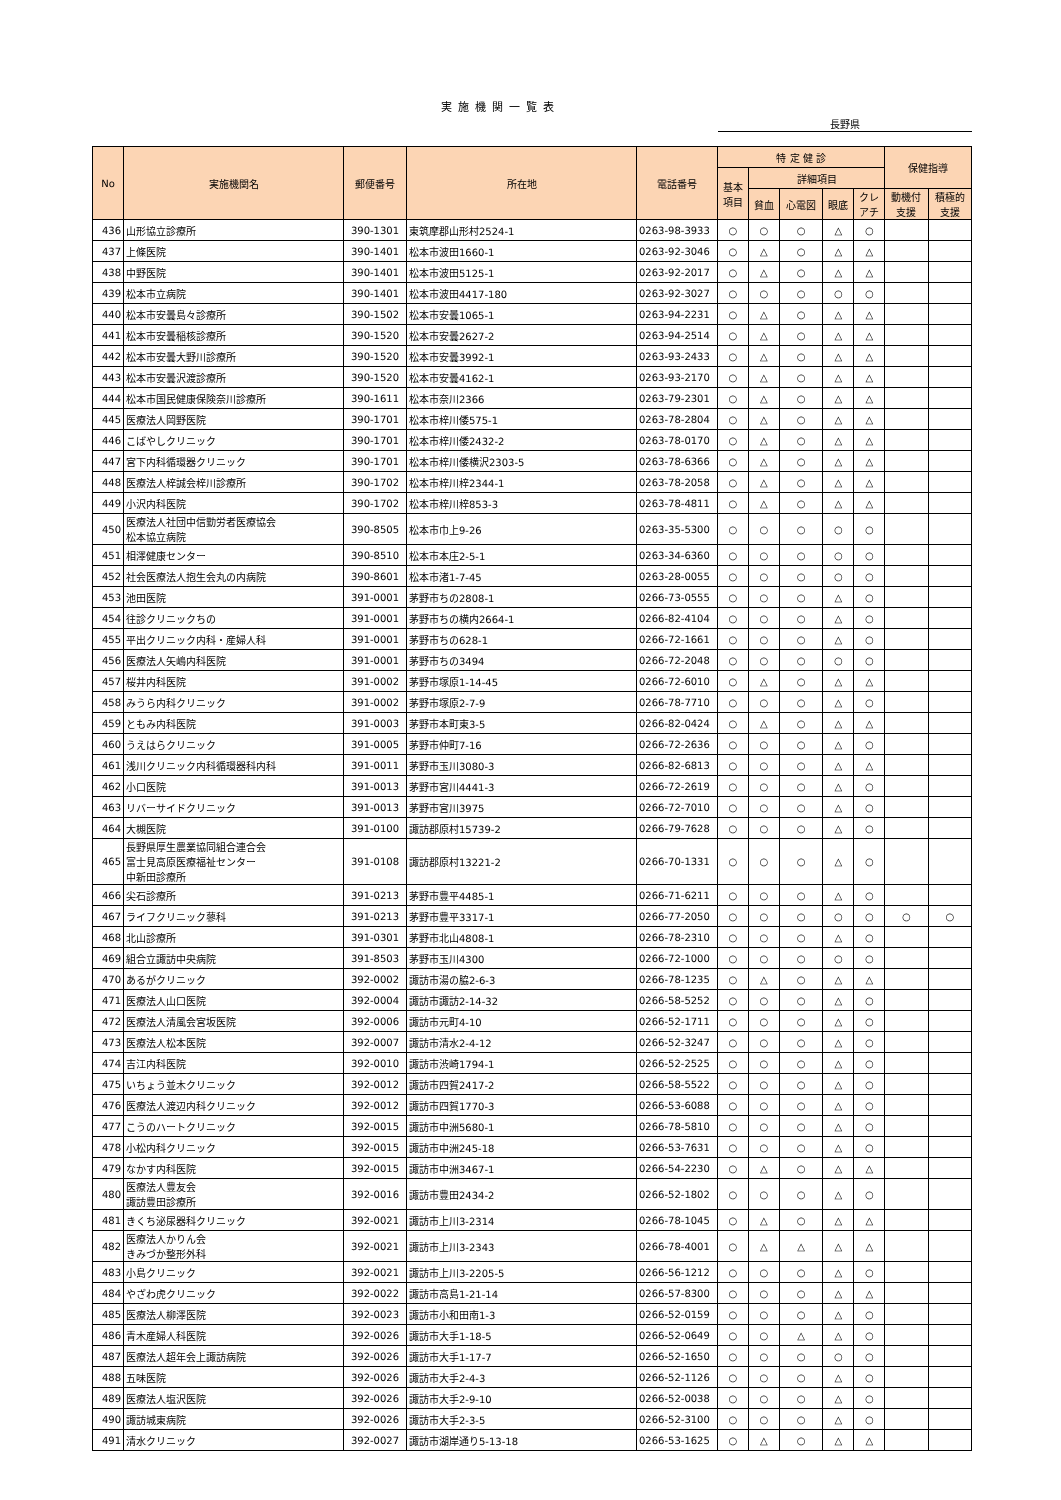実施機関一覧表
長野県
| No | 実施機関名 | 郵便番号 | 所在地 | 電話番号 | 特 定 健 診 | | | | | 保健指導 | |
| --- | --- | --- | --- | --- | --- | --- | --- | --- | --- | --- | --- |
| | | | | | 基本 項目 | 詳細項目 | | | | | |
| | | | | | | 貧血 | 心電図 | 眼底 | クレ アチ | 動機付 支援 | 積極的 支援 |
| 436 | 山形協立診療所 | 390-1301 | 東筑摩郡山形村2524-1 | 0263-98-3933 | ○ | ○ | ○ | △ | ○ | | |
| 437 | 上條医院 | 390-1401 | 松本市波田1660-1 | 0263-92-3046 | ○ | △ | ○ | △ | △ | | |
| 438 | 中野医院 | 390-1401 | 松本市波田5125-1 | 0263-92-2017 | ○ | △ | ○ | △ | △ | | |
| 439 | 松本市立病院 | 390-1401 | 松本市波田4417-180 | 0263-92-3027 | ○ | ○ | ○ | ○ | ○ | | |
| 440 | 松本市安曇島々診療所 | 390-1502 | 松本市安曇1065-1 | 0263-94-2231 | ○ | △ | ○ | △ | △ | | |
| 441 | 松本市安曇稲核診療所 | 390-1520 | 松本市安曇2627-2 | 0263-94-2514 | ○ | △ | ○ | △ | △ | | |
| 442 | 松本市安曇大野川診療所 | 390-1520 | 松本市安曇3992-1 | 0263-93-2433 | ○ | △ | ○ | △ | △ | | |
| 443 | 松本市安曇沢渡診療所 | 390-1520 | 松本市安曇4162-1 | 0263-93-2170 | ○ | △ | ○ | △ | △ | | |
| 444 | 松本市国民健康保険奈川診療所 | 390-1611 | 松本市奈川2366 | 0263-79-2301 | ○ | △ | ○ | △ | △ | | |
| 445 | 医療法人岡野医院 | 390-1701 | 松本市梓川倭575-1 | 0263-78-2804 | ○ | △ | ○ | △ | △ | | |
| 446 | こばやしクリニック | 390-1701 | 松本市梓川倭2432-2 | 0263-78-0170 | ○ | △ | ○ | △ | △ | | |
| 447 | 宮下内科循環器クリニック | 390-1701 | 松本市梓川倭横沢2303-5 | 0263-78-6366 | ○ | △ | ○ | △ | △ | | |
| 448 | 医療法人梓誠会梓川診療所 | 390-1702 | 松本市梓川梓2344-1 | 0263-78-2058 | ○ | △ | ○ | △ | △ | | |
| 449 | 小沢内科医院 | 390-1702 | 松本市梓川梓853-3 | 0263-78-4811 | ○ | △ | ○ | △ | △ | | |
| 450 | 医療法人社団中信勤労者医療協会 松本協立病院 | 390-8505 | 松本市巾上9-26 | 0263-35-5300 | ○ | ○ | ○ | ○ | ○ | | |
| 451 | 相澤健康センター | 390-8510 | 松本市本庄2-5-1 | 0263-34-6360 | ○ | ○ | ○ | ○ | ○ | | |
| 452 | 社会医療法人抱生会丸の内病院 | 390-8601 | 松本市渚1-7-45 | 0263-28-0055 | ○ | ○ | ○ | ○ | ○ | | |
| 453 | 池田医院 | 391-0001 | 茅野市ちの2808-1 | 0266-73-0555 | ○ | ○ | ○ | △ | ○ | | |
| 454 | 往診クリニックちの | 391-0001 | 茅野市ちの横内2664-1 | 0266-82-4104 | ○ | ○ | ○ | △ | ○ | | |
| 455 | 平出クリニック内科・産婦人科 | 391-0001 | 茅野市ちの628-1 | 0266-72-1661 | ○ | ○ | ○ | △ | ○ | | |
| 456 | 医療法人矢嶋内科医院 | 391-0001 | 茅野市ちの3494 | 0266-72-2048 | ○ | ○ | ○ | ○ | ○ | | |
| 457 | 桜井内科医院 | 391-0002 | 茅野市塚原1-14-45 | 0266-72-6010 | ○ | △ | ○ | △ | △ | | |
| 458 | みうら内科クリニック | 391-0002 | 茅野市塚原2-7-9 | 0266-78-7710 | ○ | ○ | ○ | △ | ○ | | |
| 459 | ともみ内科医院 | 391-0003 | 茅野市本町東3-5 | 0266-82-0424 | ○ | △ | ○ | △ | △ | | |
| 460 | うえはらクリニック | 391-0005 | 茅野市仲町7-16 | 0266-72-2636 | ○ | ○ | ○ | △ | ○ | | |
| 461 | 浅川クリニック内科循環器科内科 | 391-0011 | 茅野市玉川3080-3 | 0266-82-6813 | ○ | ○ | ○ | △ | △ | | |
| 462 | 小口医院 | 391-0013 | 茅野市宮川4441-3 | 0266-72-2619 | ○ | ○ | ○ | △ | ○ | | |
| 463 | リバーサイドクリニック | 391-0013 | 茅野市宮川3975 | 0266-72-7010 | ○ | ○ | ○ | △ | ○ | | |
| 464 | 大槻医院 | 391-0100 | 諏訪郡原村15739-2 | 0266-79-7628 | ○ | ○ | ○ | △ | ○ | | |
| 465 | 長野県厚生農業協同組合連合会 富士見高原医療福祉センター 中新田診療所 | 391-0108 | 諏訪郡原村13221-2 | 0266-70-1331 | ○ | ○ | ○ | △ | ○ | | |
| 466 | 尖石診療所 | 391-0213 | 茅野市豊平4485-1 | 0266-71-6211 | ○ | ○ | ○ | △ | ○ | | |
| 467 | ライフクリニック蓼科 | 391-0213 | 茅野市豊平3317-1 | 0266-77-2050 | ○ | ○ | ○ | ○ | ○ | ○ | ○ |
| 468 | 北山診療所 | 391-0301 | 茅野市北山4808-1 | 0266-78-2310 | ○ | ○ | ○ | △ | ○ | | |
| 469 | 組合立諏訪中央病院 | 391-8503 | 茅野市玉川4300 | 0266-72-1000 | ○ | ○ | ○ | ○ | ○ | | |
| 470 | あるがクリニック | 392-0002 | 諏訪市湯の脇2-6-3 | 0266-78-1235 | ○ | △ | ○ | △ | △ | | |
| 471 | 医療法人山口医院 | 392-0004 | 諏訪市諏訪2-14-32 | 0266-58-5252 | ○ | ○ | ○ | △ | ○ | | |
| 472 | 医療法人清風会宮坂医院 | 392-0006 | 諏訪市元町4-10 | 0266-52-1711 | ○ | ○ | ○ | △ | ○ | | |
| 473 | 医療法人松本医院 | 392-0007 | 諏訪市清水2-4-12 | 0266-52-3247 | ○ | ○ | ○ | △ | ○ | | |
| 474 | 吉江内科医院 | 392-0010 | 諏訪市渋崎1794-1 | 0266-52-2525 | ○ | ○ | ○ | △ | ○ | | |
| 475 | いちょう並木クリニック | 392-0012 | 諏訪市四賀2417-2 | 0266-58-5522 | ○ | ○ | ○ | △ | ○ | | |
| 476 | 医療法人渡辺内科クリニック | 392-0012 | 諏訪市四賀1770-3 | 0266-53-6088 | ○ | ○ | ○ | △ | ○ | | |
| 477 | こうのハートクリニック | 392-0015 | 諏訪市中洲5680-1 | 0266-78-5810 | ○ | ○ | ○ | △ | ○ | | |
| 478 | 小松内科クリニック | 392-0015 | 諏訪市中洲245-18 | 0266-53-7631 | ○ | ○ | ○ | △ | ○ | | |
| 479 | なかす内科医院 | 392-0015 | 諏訪市中洲3467-1 | 0266-54-2230 | ○ | △ | ○ | △ | △ | | |
| 480 | 医療法人豊友会 諏訪豊田診療所 | 392-0016 | 諏訪市豊田2434-2 | 0266-52-1802 | ○ | ○ | ○ | △ | ○ | | |
| 481 | きくち泌尿器科クリニック | 392-0021 | 諏訪市上川3-2314 | 0266-78-1045 | ○ | △ | ○ | △ | △ | | |
| 482 | 医療法人かりん会 きみづか整形外科 | 392-0021 | 諏訪市上川3-2343 | 0266-78-4001 | ○ | △ | △ | △ | △ | | |
| 483 | 小島クリニック | 392-0021 | 諏訪市上川3-2205-5 | 0266-56-1212 | ○ | ○ | ○ | △ | ○ | | |
| 484 | やざわ虎クリニック | 392-0022 | 諏訪市高島1-21-14 | 0266-57-8300 | ○ | ○ | ○ | △ | △ | | |
| 485 | 医療法人柳澤医院 | 392-0023 | 諏訪市小和田南1-3 | 0266-52-0159 | ○ | ○ | ○ | △ | ○ | | |
| 486 | 青木産婦人科医院 | 392-0026 | 諏訪市大手1-18-5 | 0266-52-0649 | ○ | ○ | △ | △ | ○ | | |
| 487 | 医療法人超年会上諏訪病院 | 392-0026 | 諏訪市大手1-17-7 | 0266-52-1650 | ○ | ○ | ○ | ○ | ○ | | |
| 488 | 五味医院 | 392-0026 | 諏訪市大手2-4-3 | 0266-52-1126 | ○ | ○ | ○ | △ | ○ | | |
| 489 | 医療法人塩沢医院 | 392-0026 | 諏訪市大手2-9-10 | 0266-52-0038 | ○ | ○ | ○ | △ | ○ | | |
| 490 | 諏訪城東病院 | 392-0026 | 諏訪市大手2-3-5 | 0266-52-3100 | ○ | ○ | ○ | △ | ○ | | |
| 491 | 清水クリニック | 392-0027 | 諏訪市湖岸通り5-13-18 | 0266-53-1625 | ○ | △ | ○ | △ | △ | | |